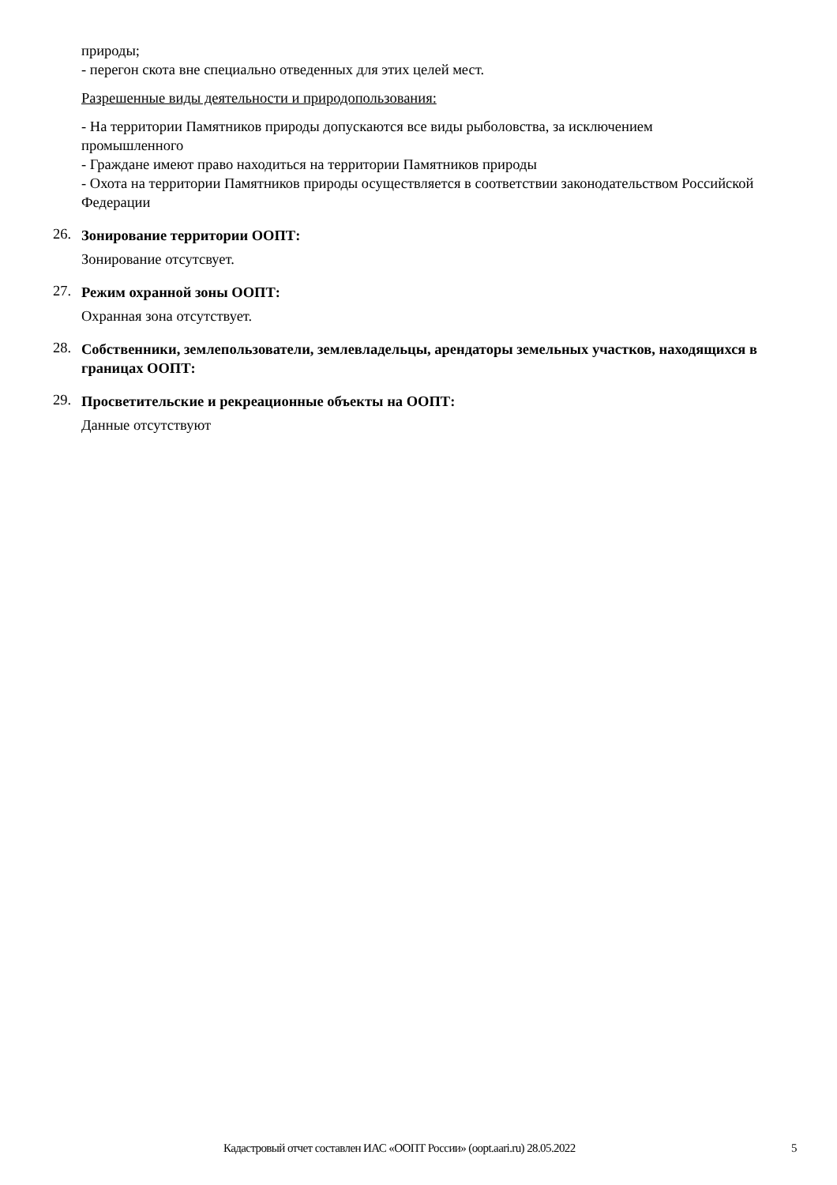природы;
- перегон скота вне специально отведенных для этих целей мест.
Разрешенные виды деятельности и природопользования:
- На территории Памятников природы допускаются все виды рыболовства, за исключением промышленного
- Граждане имеют право находиться на территории Памятников природы
- Охота на территории Памятников природы осуществляется в соответствии законодательством Российской Федерации
26.
Зонирование территории ООПТ:
Зонирование отсутсвует.
27.
Режим охранной зоны ООПТ:
Охранная зона отсутствует.
28.
Собственники, землепользователи, землевладельцы, арендаторы земельных участков, находящихся в границах ООПТ:
29.
Просветительские и рекреационные объекты на ООПТ:
Данные отсутствуют
Кадастровый отчет составлен ИАС «ООПТ России» (oopt.aari.ru) 28.05.2022 5